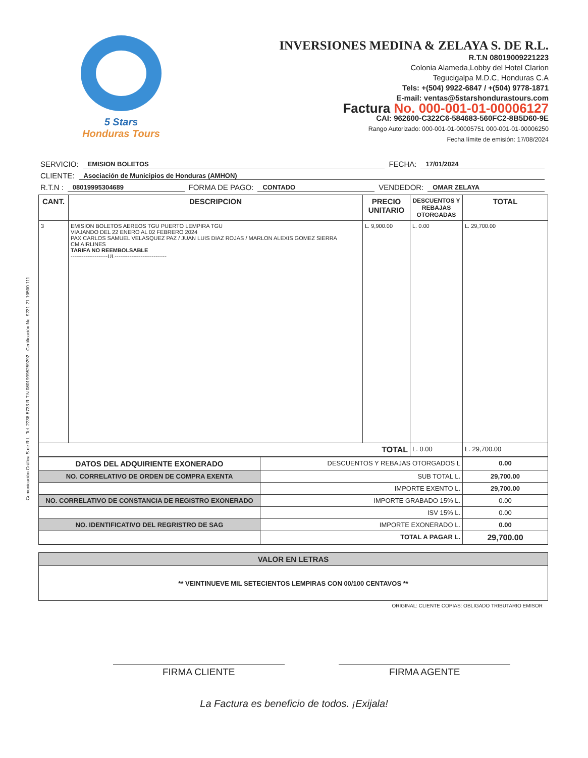Comunicación Gráfica S.de R.L. Tel. 2238-5733 R.T.N 08019995259292 - Certificación No. 9231-21-10500-111
5 Stars
Honduras Tours
INVERSIONES MEDINA & ZELAYA S. DE R.L.
R.T.N 08019009221223
Colonia Alameda,Lobby del Hotel Clarion
Tegucigalpa M.D.C, Honduras C.A
Tels: +(504) 9922-6847 / +(504) 9778-1871
E-mail: ventas@5starshondurastours.com
Factura No. 000-001-01-00006127
CAI: 962600-C322C6-584683-560FC2-8B5D60-9E
Rango Autorizado: 000-001-01-00005751 000-001-01-00006250
Fecha límite de emisión: 17/08/2024
SERVICIO: EMISION BOLETOS FECHA: 17/01/2024
CLIENTE: Asociación de Municipios de Honduras (AMHON)
R.T.N : 08019995304689 FORMA DE PAGO: CONTADO VENDEDOR: OMAR ZELAYA
| CANT. | DESCRIPCION | PRECIO UNITARIO | DESCUENTOS Y REBAJAS OTORGADAS | TOTAL |
| --- | --- | --- | --- | --- |
| 3 | EMISION BOLETOS AEREOS TGU PUERTO LEMPIRA TGU VIAJANDO DEL 22 ENERO AL 02 FEBRERO 2024 PAX CARLOS SAMUEL VELASQUEZ PAZ / JUAN LUIS DIAZ ROJAS / MARLON ALEXIS GOMEZ SIERRA CM AIRLINES TARIFA NO REEMBOLSABLE --------------------UL---------------------------- | L. 9,900.00 | L. 0.00 | L. 29,700.00 |
| TOTAL | | | L. 0.00 | L. 29,700.00 |
| DATOS DEL ADQUIRIENTE EXONERADO | DESCUENTOS Y REBAJAS OTORGADOS L | 0.00 |
| NO. CORRELATIVO DE ORDEN DE COMPRA EXENTA | SUB TOTAL L. | 29,700.00 |
| | IMPORTE EXENTO L. | 29,700.00 |
| NO. CORRELATIVO DE CONSTANCIA DE REGISTRO EXONERADO | IMPORTE GRABADO 15% L. | 0.00 |
| | ISV 15% L. | 0.00 |
| NO. IDENTIFICATIVO DEL REGRISTRO DE SAG | IMPORTE EXONERADO L. | 0.00 |
| | TOTAL A PAGAR L. | 29,700.00 |
| VALOR EN LETRAS |
| ** VEINTINUEVE MIL SETECIENTOS LEMPIRAS CON 00/100 CENTAVOS ** |
ORIGINAL: CLIENTE COPIAS: OBLIGADO TRIBUTARIO EMISOR
FIRMA CLIENTE FIRMA AGENTE
La Factura es beneficio de todos. ¡Exijala!